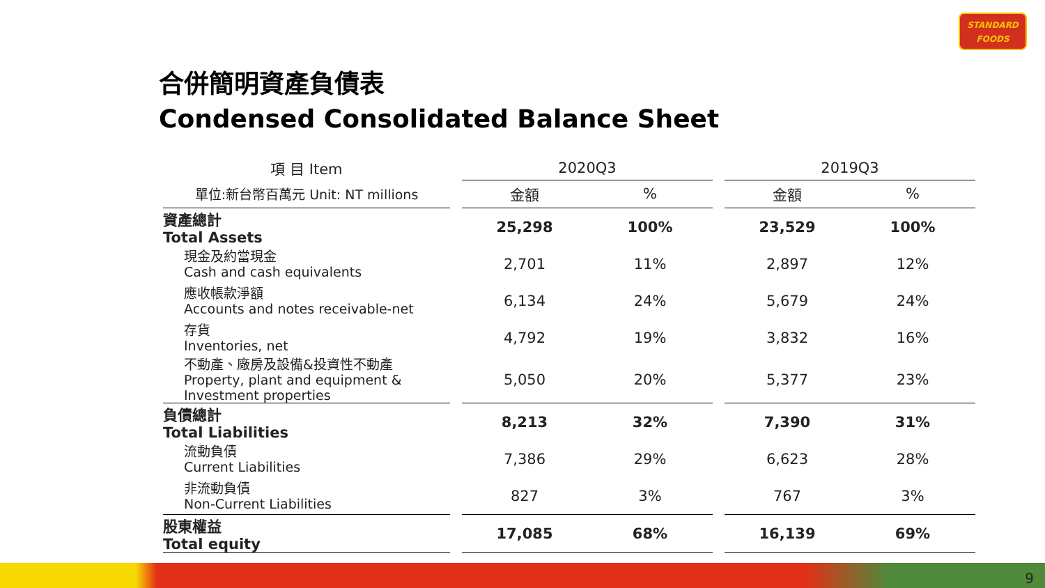STANDARD
FOODS
合併簡明資產負債表
Condensed Consolidated Balance Sheet
| 項 目 Item | | 2020Q3 | | | 2019Q3 | |
| 單位:新台幣百萬元 Unit: NT millions | | 金額 | % | | 金額 | % |
| 資產總計 Total Assets | | 25,298 | 100% | | 23,529 | 100% |
| 現金及約當現金 Cash and cash equivalents | | 2,701 | 11% | | 2,897 | 12% |
| 應收帳款淨額 Accounts and notes receivable-net | | 6,134 | 24% | | 5,679 | 24% |
| 存貨 Inventories, net | | 4,792 | 19% | | 3,832 | 16% |
| 不動產、廠房及設備&投資性不動產 Property, plant and equipment & Investment properties | | 5,050 | 20% | | 5,377 | 23% |
| 負債總計 Total Liabilities | | 8,213 | 32% | | 7,390 | 31% |
| 流動負債 Current Liabilities | | 7,386 | 29% | | 6,623 | 28% |
| 非流動負債 Non-Current Liabilities | | 827 | 3% | | 767 | 3% |
| 股東權益 Total equity | | 17,085 | 68% | | 16,139 | 69% |
9